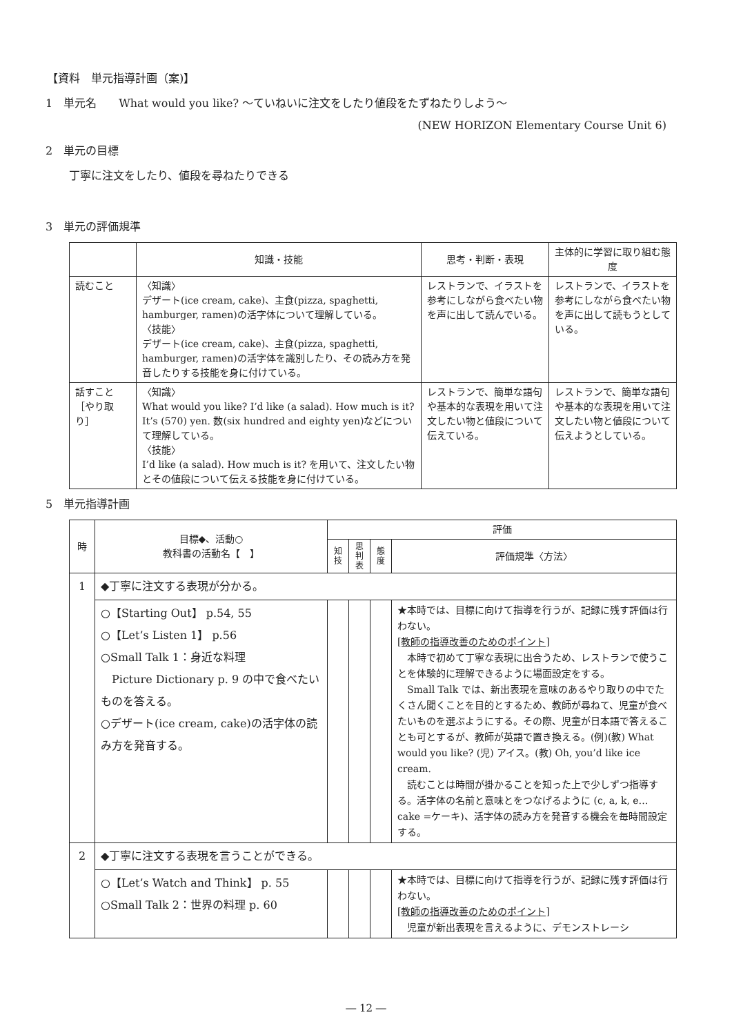【資料　単元指導計画（案)】
1　単元名　　What would you like? ～ていねいに注文をしたり値段をたずねたりしよう～
(NEW HORIZON Elementary Course Unit 6)
2　単元の目標
丁寧に注文をしたり、値段を尋ねたりできる
3　単元の評価規準
| | 知識・技能 | 思考・判断・表現 | 主体的に学習に取り組む態度 |
| --- | --- | --- | --- |
| 読むこと | 〈知識〉 デザート(ice cream, cake)、主食(pizza, spaghetti, hamburger, ramen)の活字体について理解している。 〈技能〉 デザート(ice cream, cake)、主食(pizza, spaghetti, hamburger, ramen)の活字体を識別したり、その読み方を発音したりする技能を身に付けている。 | レストランで、イラストを参考にしながら食べたい物を声に出して読んでいる。 | レストランで、イラストを参考にしながら食べたい物を声に出して読もうとしている。 |
| 話すこと［やり取り］ | 〈知識〉 What would you like? I’d like (a salad). How much is it? It’s (570) yen. 数(six hundred and eighty yen)などについて理解している。 〈技能〉 I’d like (a salad). How much is it? を用いて、注文したい物とその値段について伝える技能を身に付けている。 | レストランで、簡単な語句や基本的な表現を用いて注文したい物と値段について伝えている。 | レストランで、簡単な語句や基本的な表現を用いて注文したい物と値段について伝えようとしている。 |
5　単元指導計画
| 時 | 目標◆、活動○ 教科書の活動名【 】 | 評価 | | | |
| --- | --- | --- | --- | --- | --- |
| | | 知 技 | 思 判 表 | 態 度 | 評価規準〈方法〉 |
| 1 | ◆丁寧に注文する表現が分かる。 | | | | |
| | ○【Starting Out】 p.54, 55 ○【Let’s Listen 1】 p.56 ○Small Talk 1：身近な料理 Picture Dictionary p. 9 の中で食べたいものを答える。 ○デザート(ice cream, cake)の活字体の読み方を発音する。 | | | | ★本時では、目標に向けて指導を行うが、記録に残す評価は行わない。 [教師の指導改善のためのポイント] 本時で初めて丁寧な表現に出合うため、レストランで使うことを体験的に理解できるように場面設定をする。 Small Talk では、新出表現を意味のあるやり取りの中でたくさん聞くことを目的とするため、教師が尋ねて、児童が食べたいものを選ぶようにする。その際、児童が日本語で答えることも可とするが、教師が英語で置き換える。(例)(教) What would you like? (児) アイス。(教) Oh, you’d like ice cream. 読むことは時間が掛かることを知った上で少しずつ指導する。活字体の名前と意味とをつなげるように (c, a, k, e…cake =ケーキ)、活字体の読み方を発音する機会を毎時間設定する。 |
| 2 | ◆丁寧に注文する表現を言うことができる。 | | | | |
| | ○【Let’s Watch and Think】 p. 55 ○Small Talk 2：世界の料理 p. 60 | | | | ★本時では、目標に向けて指導を行うが、記録に残す評価は行わない。 [教師の指導改善のためのポイント] 児童が新出表現を言えるように、デモンストレーシ |
― 12 ―